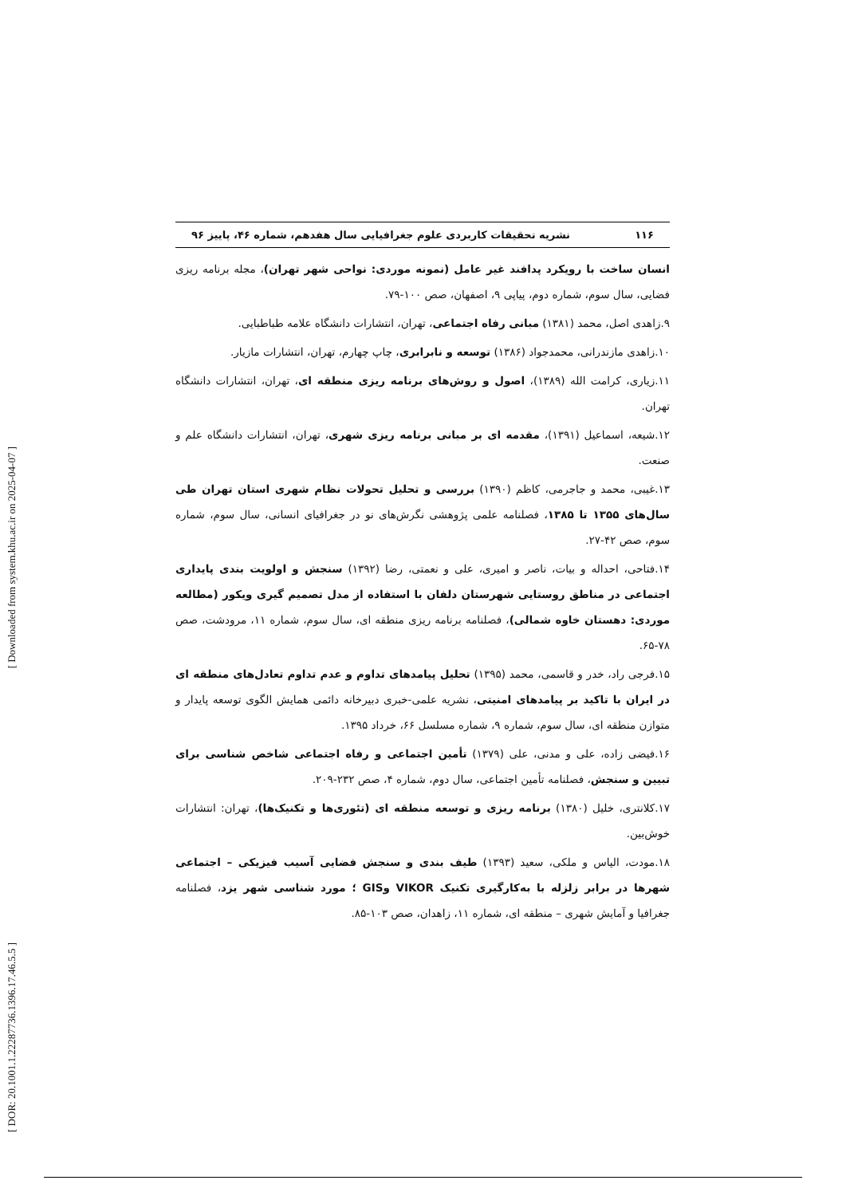[ Downloaded from system.khu.ac.ir on 2025-04-07 ]
[ DOR: 20.1001.1.22287736.1396.17.46.5.5 ]
۱۱۶ نشریه تحقیقات کاربردی علوم جغرافیایی سال هفدهم، شماره ۴۶، پاییز ۹۶
انسان ساخت با رویکرد پدافند غیر عامل (نمونه موردی: نواحی شهر تهران)، مجله برنامه ریزی فضایی، سال سوم، شماره دوم، پیاپی ۹، اصفهان، صص ۱۰۰-۷۹.
۹.زاهدی اصل، محمد (۱۳۸۱) مبانی رفاه اجتماعی، تهران، انتشارات دانشگاه علامه طباطبایی.
۱۰.زاهدی مازندرانی، محمدجواد (۱۳۸۶) توسعه و نابرابری، چاپ چهارم، تهران، انتشارات مازیار.
۱۱.زیاری، کرامت الله (۱۳۸۹)، اصول و روش‌های برنامه ریزی منطقه ای، تهران، انتشارات دانشگاه تهران.
۱۲.شیعه، اسماعیل (۱۳۹۱)، مقدمه ای بر مبانی برنامه ریزی شهری، تهران، انتشارات دانشگاه علم و صنعت.
۱۳.غیبی، محمد و جاجرمی، کاظم (۱۳۹۰) بررسی و تحلیل تحولات نظام شهری استان تهران طی سال‌های ۱۳۵۵ تا ۱۳۸۵، فصلنامه علمی پژوهشی نگرش‌های نو در جغرافیای انسانی، سال سوم، شماره سوم، صص ۴۲-۲۷.
۱۴.فتاحی، احداله و بیات، ناصر و امیری، علی و نعمتی، رضا (۱۳۹۲) سنجش و اولویت بندی پایداری اجتماعی در مناطق روستایی شهرستان دلفان با استفاده از مدل تصمیم گیری ویکور (مطالعه موردی: دهستان خاوه شمالی)، فصلنامه برنامه ریزی منطقه ای، سال سوم، شماره ۱۱، مرودشت، صص ۷۸-۶۵.
۱۵.فرجی راد، خدر و قاسمی، محمد (۱۳۹۵) تحلیل پیامدهای تداوم و عدم تداوم تعادل‌های منطقه ای در ایران با تاکید بر پیامدهای امنیتی، نشریه علمی-خبری دبیرخانه دائمی همایش الگوی توسعه پایدار و متوازن منطقه ای، سال سوم، شماره ۹، شماره مسلسل ۶۶، خرداد ۱۳۹۵.
۱۶.فیضی زاده، علی و مدنی، علی (۱۳۷۹) تأمین اجتماعی و رفاه اجتماعی شاخص شناسی برای تبیین و سنجش، فصلنامه تأمین اجتماعی، سال دوم، شماره ۴، صص ۲۳۲-۲۰۹.
۱۷.کلانتری، خلیل (۱۳۸۰) برنامه ریزی و توسعه منطقه ای (تئوری‌ها و تکنیک‌ها)، تهران: انتشارات خوش‌بین.
۱۸.مودت، الیاس و ملکی، سعید (۱۳۹۳) طیف بندی و سنجش فضایی آسیب فیزیکی – اجتماعی شهرها در برابر زلزله با به‌کارگیری تکنیک VIKOR وGIS ؛ مورد شناسی شهر یزد، فصلنامه جغرافیا و آمایش شهری – منطقه ای، شماره ۱۱، زاهدان، صص ۱۰۳-۸۵.